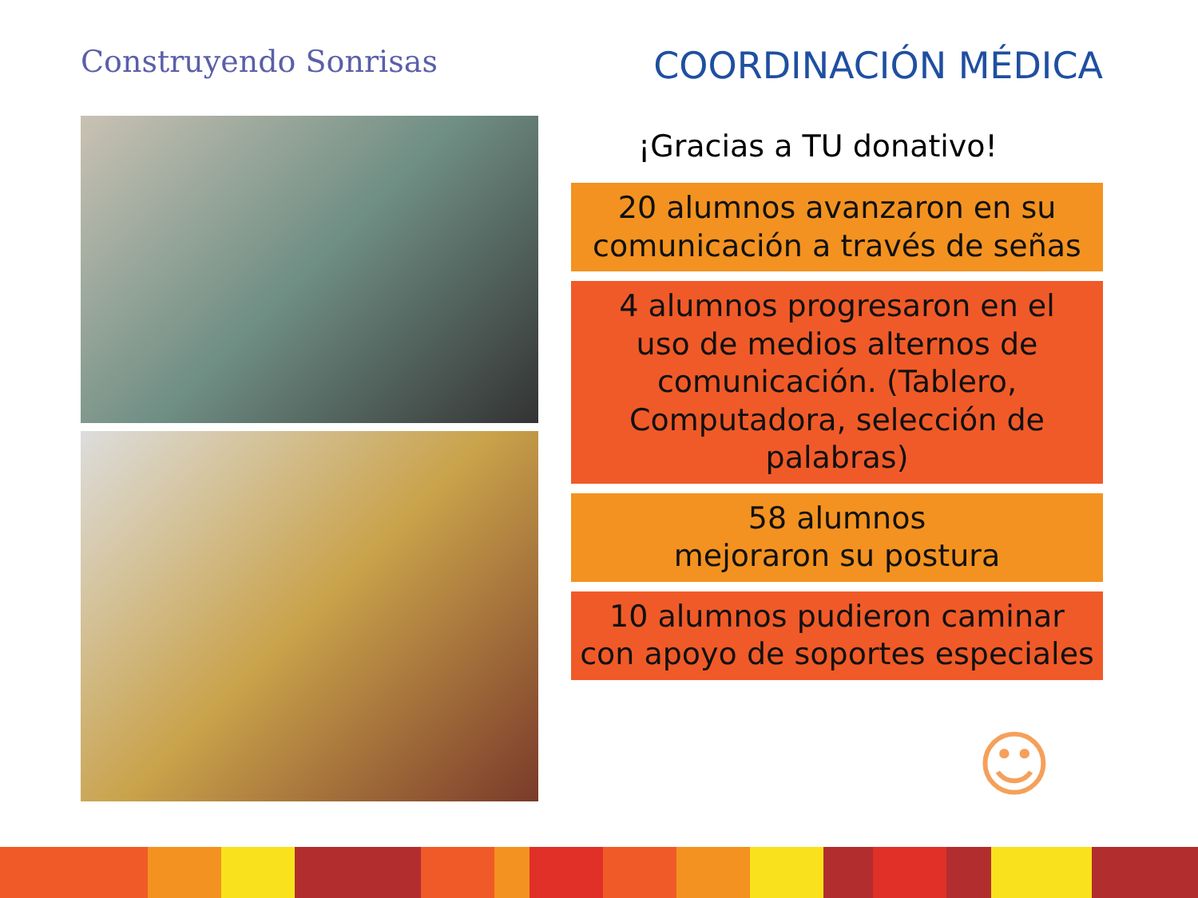Construyendo Sonrisas
COORDINACIÓN MÉDICA
¡Gracias a TU donativo!
20 alumnos avanzaron en su
comunicación a través de señas
4 alumnos progresaron en el
uso de medios alternos de
comunicación. (Tablero,
Computadora, selección de
palabras)
58 alumnos
mejoraron su postura
10 alumnos pudieron caminar
con apoyo de soportes especiales
☺